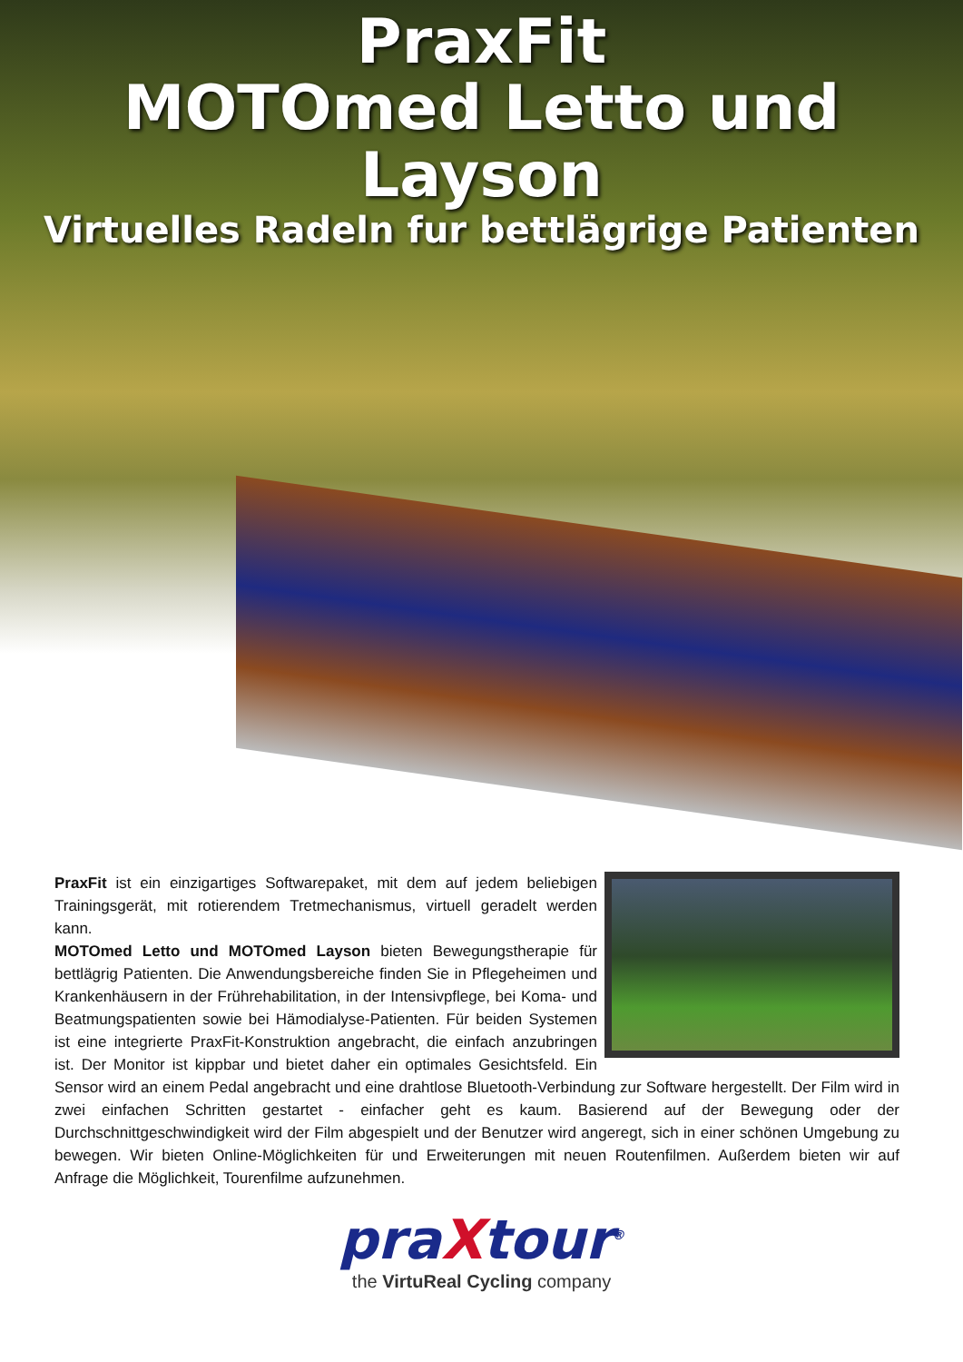PraxFit
MOTOmed Letto und Layson
Virtuelles Radeln fur bettlägrige Patienten
PraxFit ist ein einzigartiges Softwarepaket, mit dem auf jedem beliebigen Trainingsgerät, mit rotierendem Tretmechanismus, virtuell geradelt werden kann.
MOTOmed Letto und MOTOmed Layson bieten Bewegungstherapie für bettlägrig Patienten. Die Anwendungsbereiche finden Sie in Pflegeheimen und Krankenhäusern in der Frührehabilitation, in der Intensivpflege, bei Koma- und Beatmungspatienten sowie bei Hämodialyse-Patienten. Für beiden Systemen ist eine integrierte PraxFit-Konstruktion angebracht, die einfach anzubringen ist. Der Monitor ist kippbar und bietet daher ein optimales Gesichtsfeld. Ein Sensor wird an einem Pedal angebracht und eine drahtlose Bluetooth-Verbindung zur Software hergestellt. Der Film wird in zwei einfachen Schritten gestartet - einfacher geht es kaum. Basierend auf der Bewegung oder der Durchschnittgeschwindigkeit wird der Film abgespielt und der Benutzer wird angeregt, sich in einer schönen Umgebung zu bewegen. Wir bieten Online-Möglichkeiten für und Erweiterungen mit neuen Routenfilmen. Außerdem bieten wir auf Anfrage die Möglichkeit, Tourenfilme aufzunehmen.
praXtour<sup>®</sup>
the VirtuReal Cycling company